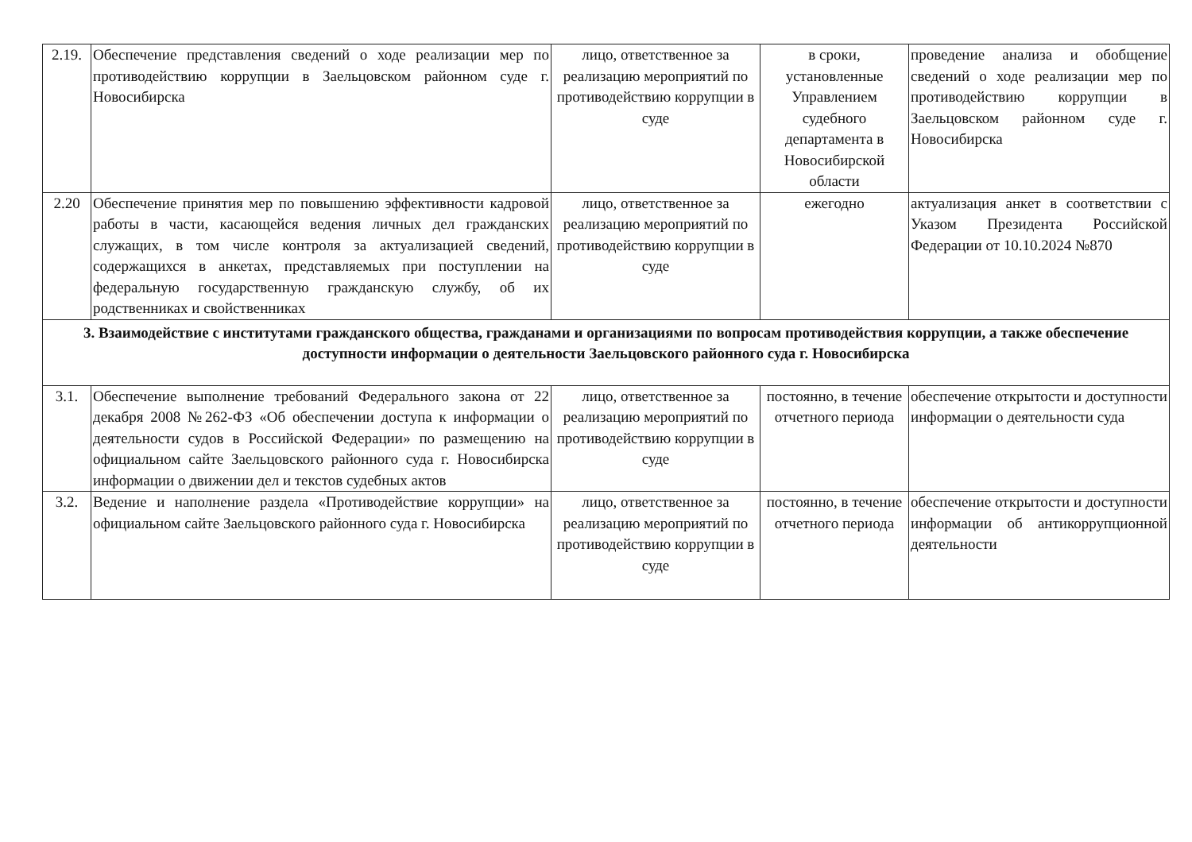| 2.19. | Обеспечение представления сведений о ходе реализации мер по противодействию коррупции в Заельцовском районном суде г. Новосибирска | лицо, ответственное за реализацию мероприятий по противодействию коррупции в суде | в сроки, установленные Управлением судебного департамента в Новосибирской области | проведение анализа и обобщение сведений о ходе реализации мер по противодействию коррупции в Заельцовском районном суде г. Новосибирска |
| 2.20 | Обеспечение принятия мер по повышению эффективности кадровой работы в части, касающейся ведения личных дел гражданских служащих, в том числе контроля за актуализацией сведений, содержащихся в анкетах, представляемых при поступлении на федеральную государственную гражданскую службу, об их родственниках и свойственниках | лицо, ответственное за реализацию мероприятий по противодействию коррупции в суде | ежегодно | актуализация анкет в соответствии с Указом Президента Российской Федерации от 10.10.2024 №870 |
| 3. Взаимодействие с институтами гражданского общества, гражданами и организациями по вопросам противодействия коррупции, а также обеспечение доступности информации о деятельности Заельцовского районного суда г. Новосибирска | | | | |
| 3.1. | Обеспечение выполнение требований Федерального закона от 22 декабря 2008 №262-ФЗ «Об обеспечении доступа к информации о деятельности судов в Российской Федерации» по размещению на официальном сайте Заельцовского районного суда г. Новосибирска информации о движении дел и текстов судебных актов | лицо, ответственное за реализацию мероприятий по противодействию коррупции в суде | постоянно, в течение отчетного периода | обеспечение открытости и доступности информации о деятельности суда |
| 3.2. | Ведение и наполнение раздела «Противодействие коррупции» на официальном сайте Заельцовского районного суда г. Новосибирска | лицо, ответственное за реализацию мероприятий по противодействию коррупции в суде | постоянно, в течение отчетного периода | обеспечение открытости и доступности информации об антикоррупционной деятельности |